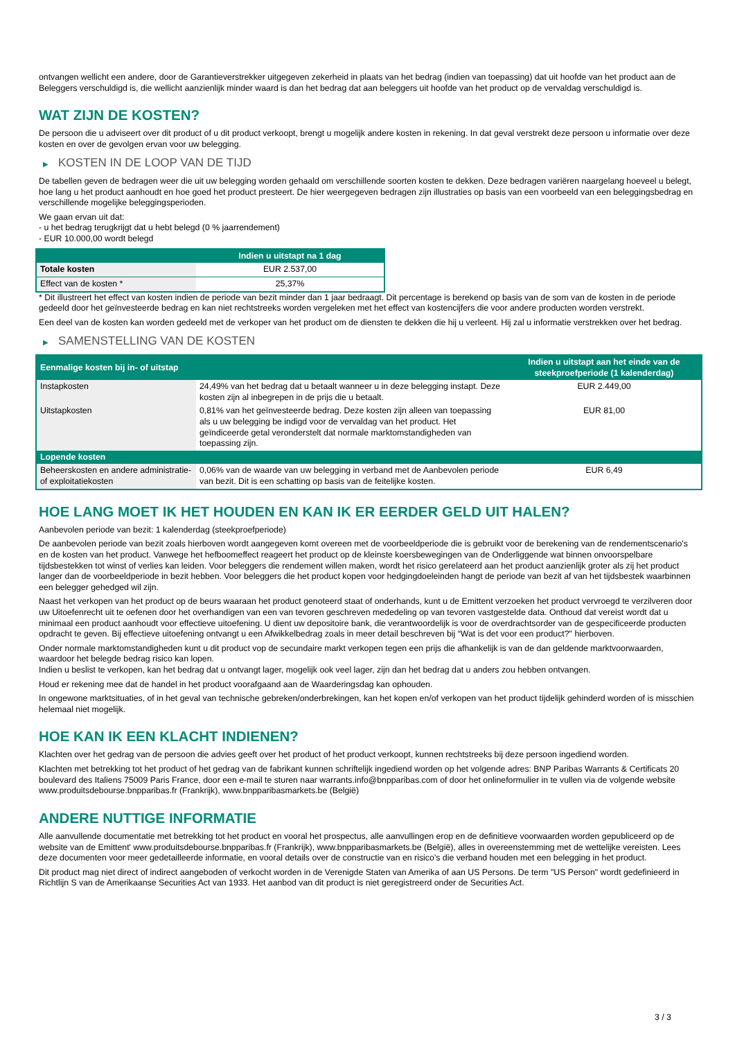ontvangen wellicht een andere, door de Garantieverstrekker uitgegeven zekerheid in plaats van het bedrag (indien van toepassing) dat uit hoofde van het product aan de Beleggers verschuldigd is, die wellicht aanzienlijk minder waard is dan het bedrag dat aan beleggers uit hoofde van het product op de vervaldag verschuldigd is.
WAT ZIJN DE KOSTEN?
De persoon die u adviseert over dit product of u dit product verkoopt, brengt u mogelijk andere kosten in rekening. In dat geval verstrekt deze persoon u informatie over deze kosten en over de gevolgen ervan voor uw belegging.
▶ KOSTEN IN DE LOOP VAN DE TIJD
De tabellen geven de bedragen weer die uit uw belegging worden gehaald om verschillende soorten kosten te dekken. Deze bedragen variëren naargelang hoeveel u belegt, hoe lang u het product aanhoudt en hoe goed het product presteert. De hier weergegeven bedragen zijn illustraties op basis van een voorbeeld van een beleggingsbedrag en verschillende mogelijke beleggingsperioden.
We gaan ervan uit dat:
- u het bedrag terugkrijgt dat u hebt belegd (0 % jaarrendement)
- EUR 10.000,00 wordt belegd
| | Indien u uitstapt na 1 dag |
| --- | --- |
| Totale kosten | EUR 2.537,00 |
| Effect van de kosten * | 25,37% |
* Dit illustreert het effect van kosten indien de periode van bezit minder dan 1 jaar bedraagt. Dit percentage is berekend op basis van de som van de kosten in de periode gedeeld door het geïnvesteerde bedrag en kan niet rechtstreeks worden vergeleken met het effect van kostencijfers die voor andere producten worden verstrekt.
Een deel van de kosten kan worden gedeeld met de verkoper van het product om de diensten te dekken die hij u verleent. Hij zal u informatie verstrekken over het bedrag.
▶ SAMENSTELLING VAN DE KOSTEN
| Eenmalige kosten bij in- of uitstap | | Indien u uitstapt aan het einde van de steekproefperiode (1 kalenderdag) |
| --- | --- | --- |
| Instapkosten | 24,49% van het bedrag dat u betaalt wanneer u in deze belegging instapt. Deze kosten zijn al inbegrepen in de prijs die u betaalt. | EUR 2.449,00 |
| Uitstapkosten | 0,81% van het geïnvesteerde bedrag. Deze kosten zijn alleen van toepassing als u uw belegging be indigd voor de vervaldag van het product. Het geïndiceerde getal veronderstelt dat normale marktomstandigheden van toepassing zijn. | EUR 81,00 |
| Lopende kosten | | |
| Beheerskosten en andere administratie- of exploitatiekosten | 0,06% van de waarde van uw belegging in verband met de Aanbevolen periode van bezit. Dit is een schatting op basis van de feitelijke kosten. | EUR 6,49 |
HOE LANG MOET IK HET HOUDEN EN KAN IK ER EERDER GELD UIT HALEN?
Aanbevolen periode van bezit: 1 kalenderdag (steekproefperiode)
De aanbevolen periode van bezit zoals hierboven wordt aangegeven komt overeen met de voorbeeldperiode die is gebruikt voor de berekening van de rendementscenario's en de kosten van het product. Vanwege het hefboomeffect reageert het product op de kleinste koersbewegingen van de Onderliggende wat binnen onvoorspelbare tijdsbestekken tot winst of verlies kan leiden. Voor beleggers die rendement willen maken, wordt het risico gerelateerd aan het product aanzienlijk groter als zij het product langer dan de voorbeeldperiode in bezit hebben. Voor beleggers die het product kopen voor hedgingdoeleinden hangt de periode van bezit af van het tijdsbestek waarbinnen een belegger gehedged wil zijn.
Naast het verkopen van het product op de beurs waaraan het product genoteerd staat of onderhands, kunt u de Emittent verzoeken het product vervroegd te verzilveren door uw Uitoefenrecht uit te oefenen door het overhandigen van een van tevoren geschreven mededeling op van tevoren vastgestelde data. Onthoud dat vereist wordt dat u minimaal een product aanhoudt voor effectieve uitoefening. U dient uw depositoire bank, die verantwoordelijk is voor de overdrachtsorder van de gespecificeerde producten opdracht te geven. Bij effectieve uitoefening ontvangt u een Afwikkelbedrag zoals in meer detail beschreven bij “Wat is det voor een product?" hierboven.
Onder normale marktomstandigheden kunt u dit product vop de secundaire markt verkopen tegen een prijs die afhankelijk is van de dan geldende marktvoorwaarden, waardoor het belegde bedrag risico kan lopen.
Indien u beslist te verkopen, kan het bedrag dat u ontvangt lager, mogelijk ook veel lager, zijn dan het bedrag dat u anders zou hebben ontvangen.
Houd er rekening mee dat de handel in het product voorafgaand aan de Waarderingsdag kan ophouden.
In ongewone marktsituaties, of in het geval van technische gebreken/onderbrekingen, kan het kopen en/of verkopen van het product tijdelijk gehinderd worden of is misschien helemaal niet mogelijk.
HOE KAN IK EEN KLACHT INDIENEN?
Klachten over het gedrag van de persoon die advies geeft over het product of het product verkoopt, kunnen rechtstreeks bij deze persoon ingediend worden.
Klachten met betrekking tot het product of het gedrag van de fabrikant kunnen schriftelijk ingediend worden op het volgende adres: BNP Paribas Warrants & Certificats 20 boulevard des Italiens 75009 Paris France, door een e-mail te sturen naar warrants.info@bnpparibas.com of door het onlineformulier in te vullen via de volgende website www.produitsdebourse.bnpparibas.fr (Frankrijk), www.bnpparibasmarkets.be (België)
ANDERE NUTTIGE INFORMATIE
Alle aanvullende documentatie met betrekking tot het product en vooral het prospectus, alle aanvullingen erop en de definitieve voorwaarden worden gepubliceerd op de website van de Emittent' www.produitsdebourse.bnpparibas.fr (Frankrijk), www.bnpparibasmarkets.be (België), alles in overeenstemming met de wettelijke vereisten. Lees deze documenten voor meer gedetailleerde informatie, en vooral details over de constructie van en risico’s die verband houden met een belegging in het product.
Dit product mag niet direct of indirect aangeboden of verkocht worden in de Verenigde Staten van Amerika of aan US Persons. De term "US Person" wordt gedefinieerd in Richtlijn S van de Amerikaanse Securities Act van 1933. Het aanbod van dit product is niet geregistreerd onder de Securities Act.
3 / 3